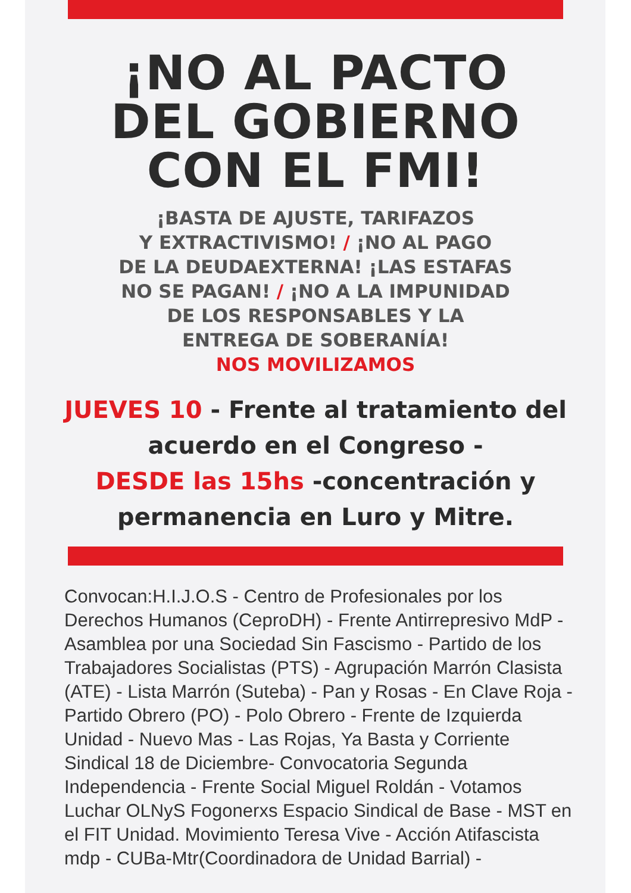¡NO AL PACTO
DEL GOBIERNO
CON EL FMI!
¡BASTA DE AJUSTE, TARIFAZOS
Y EXTRACTIVISMO! / ¡NO AL PAGO
DE LA DEUDAEXTERNA! ¡LAS ESTAFAS
NO SE PAGAN! / ¡NO A LA IMPUNIDAD
DE LOS RESPONSABLES Y LA
ENTREGA DE SOBERANÍA!
NOS MOVILIZAMOS
JUEVES 10 - Frente al tratamiento del acuerdo en el Congreso -
DESDE las 15hs -concentración y permanencia en Luro y Mitre.
Convocan:H.I.J.O.S - Centro de Profesionales por los Derechos Humanos (CeproDH) - Frente Antirrepresivo MdP - Asamblea por una Sociedad Sin Fascismo - Partido de los Trabajadores Socialistas (PTS) - Agrupación Marrón Clasista (ATE) - Lista Marrón (Suteba) - Pan y Rosas - En Clave Roja - Partido Obrero (PO) - Polo Obrero - Frente de Izquierda Unidad - Nuevo Mas - Las Rojas, Ya Basta y Corriente Sindical 18 de Diciembre- Convocatoria Segunda Independencia - Frente Social Miguel Roldán - Votamos Luchar OLNyS Fogonerxs Espacio Sindical de Base - MST en el FIT Unidad. Movimiento Teresa Vive - Acción Atifascista mdp - CUBa-Mtr(Coordinadora de Unidad Barrial) -